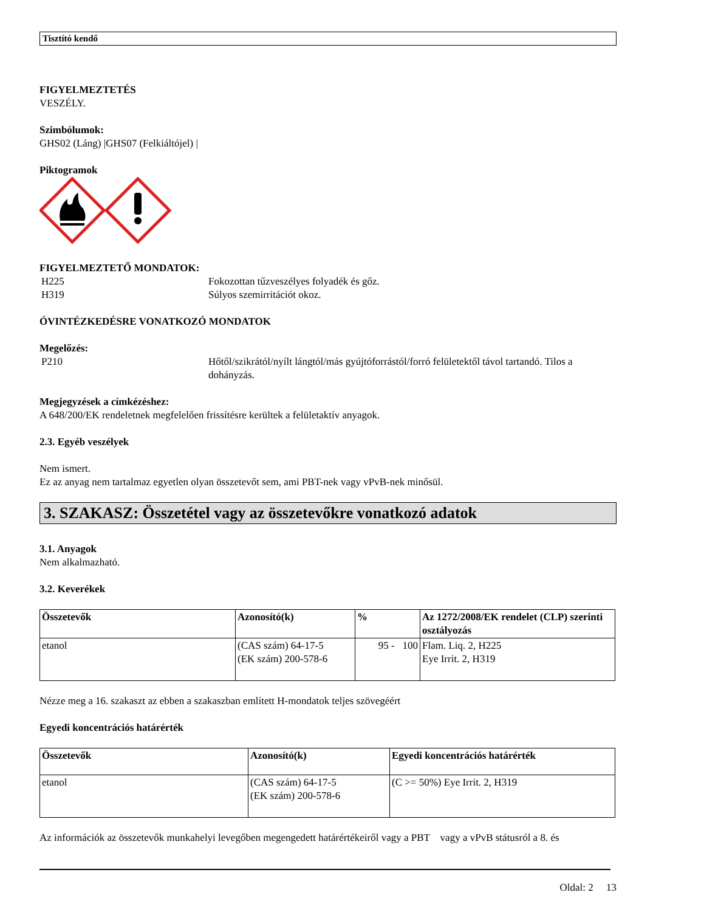Tisztító kendő
FIGYELMEZTETÉS
VESZÉLY.
Szimbólumok:
GHS02 (Láng) |GHS07 (Felkiáltójel) |
Piktogramok
FIGYELMEZTETŐ MONDATOK:
H225 Fokozottan tűzveszélyes folyadék és gőz.
H319 Súlyos szemirritációt okoz.
ÓVINTÉZKEDÉSRE VONATKOZÓ MONDATOK
Megelőzés:
P210 Hőtől/szikrától/nyílt lángtól/más gyújtóforrástól/forró felületektől távol tartandó. Tilos a dohányzás.
Megjegyzések a címkézéshez:
A 648/200/EK rendeletnek megfelelően frissítésre kerültek a felületaktív anyagok.
2.3. Egyéb veszélyek
Nem ismert.
Ez az anyag nem tartalmaz egyetlen olyan összetevőt sem, ami PBT-nek vagy vPvB-nek minősül.
3. SZAKASZ: Összetétel vagy az összetevőkre vonatkozó adatok
3.1. Anyagok
Nem alkalmazható.
3.2. Keverékek
| Összetevők | Azonosító(k) | % | Az 1272/2008/EK rendelet (CLP) szerinti osztályozás |
| --- | --- | --- | --- |
| etanol | (CAS szám) 64-17-5 (EK szám) 200-578-6 | 95 - 100 | Flam. Liq. 2, H225 Eye Irrit. 2, H319 |
Nézze meg a 16. szakaszt az ebben a szakaszban említett H-mondatok teljes szövegéért
Egyedi koncentrációs határérték
| Összetevők | Azonosító(k) | Egyedi koncentrációs határérték |
| --- | --- | --- |
| etanol | (CAS szám) 64-17-5 (EK szám) 200-578-6 | (C >= 50%) Eye Irrit. 2, H319 |
Az információk az összetevők munkahelyi levegőben megengedett határértékeiről vagy a PBT vagy a vPvB státusról a 8. és
Oldal: 2 13